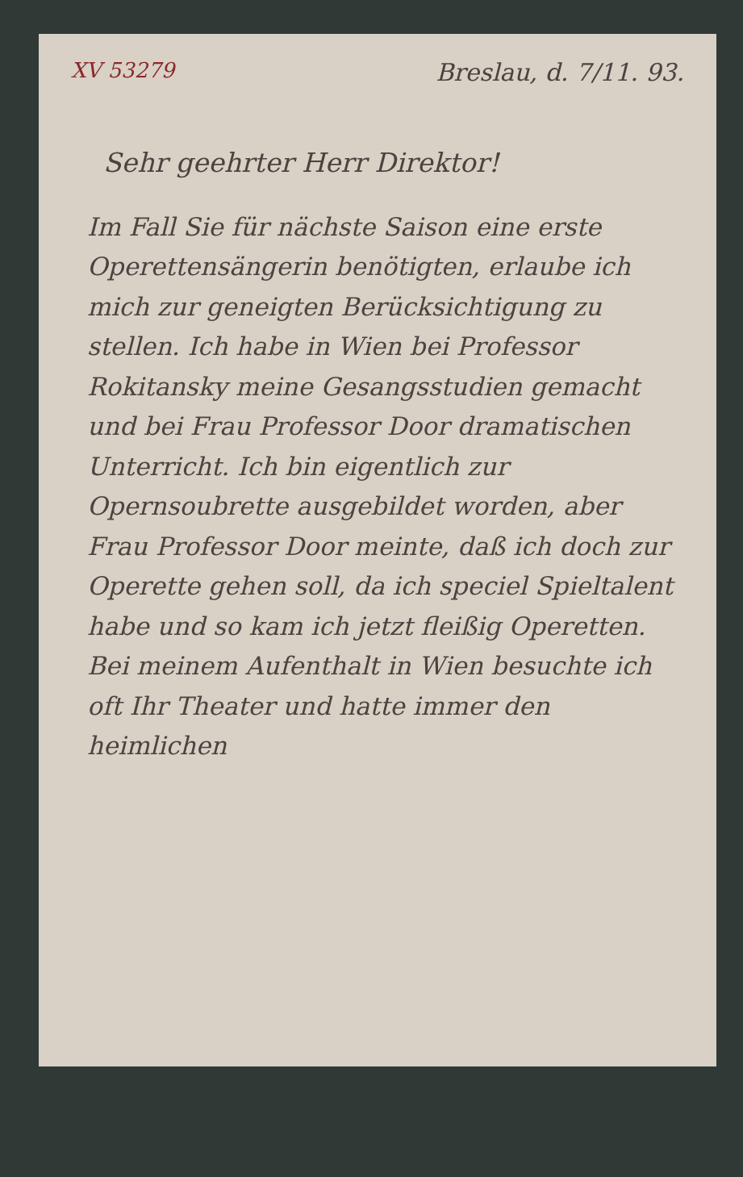XV 53279 Breslau, d. 7/11. 93.
Sehr geehrter Herr Direktor!
Im Fall Sie für nächste Saison eine erste Operettensängerin benötigten, erlaube ich mich zur geneigten Berücksichtigung zu stellen. Ich habe in Wien bei Professor Rokitansky meine Gesangsstudien gemacht und bei Frau Professor Door dramatischen Unterricht. Ich bin eigentlich zur Opernsoubrette ausgebildet worden, aber Frau Professor Door meinte, daß ich doch zur Operette gehen soll, da ich speciel Spieltalent habe und so kam ich jetzt fleißig Operetten. Bei meinem Aufenthalt in Wien besuchte ich oft Ihr Theater und hatte immer den heimlichen